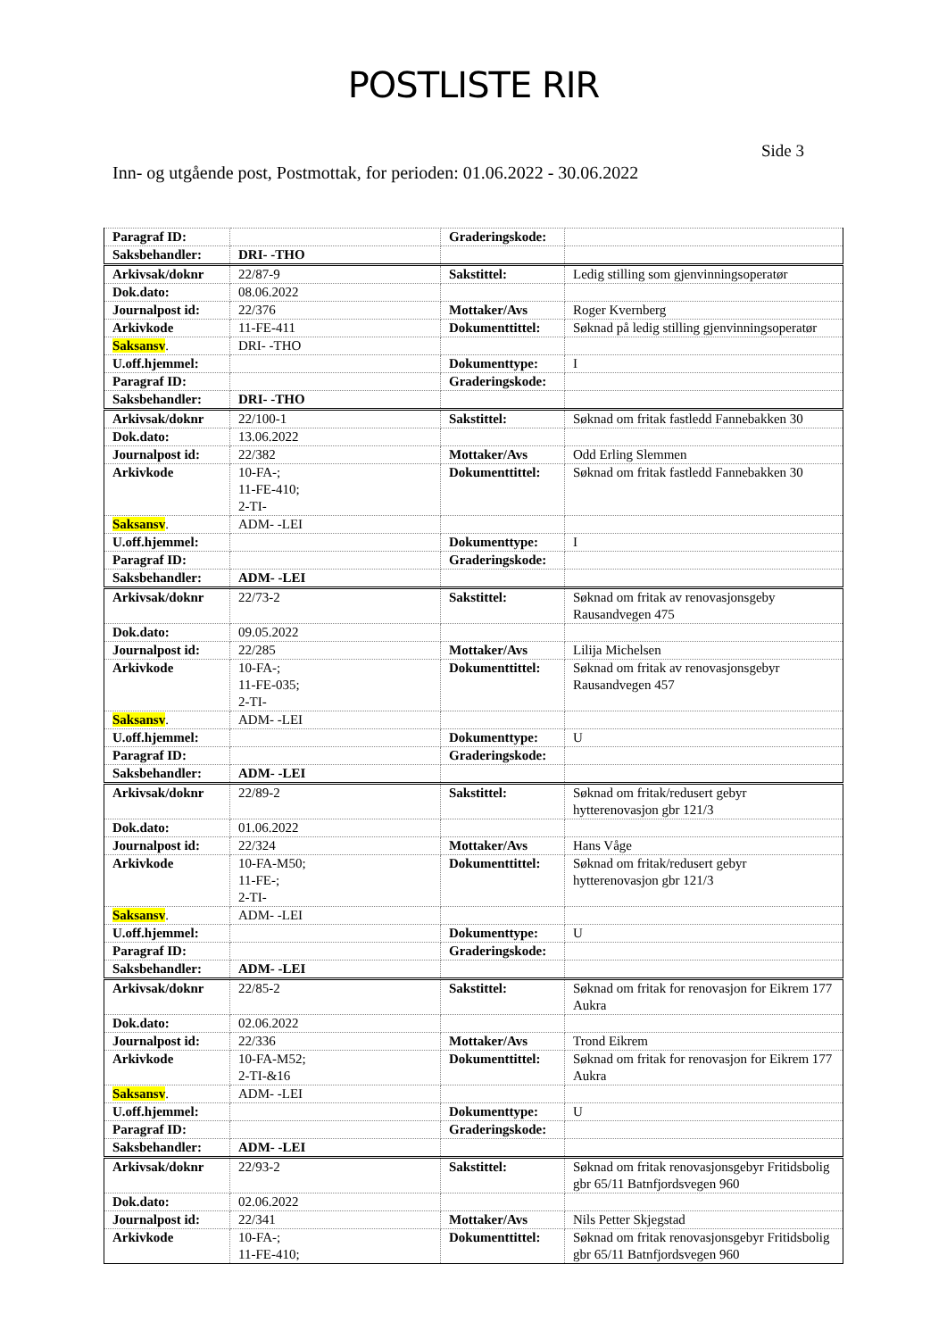POSTLISTE RIR
Side 3
Inn- og utgående post, Postmottak, for perioden: 01.06.2022 - 30.06.2022
| Paragraf ID: | | Graderingskode: | |
| Saksbehandler: | DRI- -THO | | |
| Arkivsak/doknr | 22/87-9 | Sakstittel: | Ledig stilling som gjenvinningsoperatør |
| Dok.dato: | 08.06.2022 | | |
| Journalpost id: | 22/376 | Mottaker/Avs | Roger Kvernberg |
| Arkivkode | 11-FE-411 | Dokumenttittel: | Søknad på ledig stilling gjenvinningsoperatør |
| Saksansv . | DRI- -THO | | |
| U.off.hjemmel: | | Dokumenttype: | I |
| Paragraf ID: | | Graderingskode: | |
| Saksbehandler: | DRI- -THO | | |
| Arkivsak/doknr | 22/100-1 | Sakstittel: | Søknad om fritak fastledd Fannebakken 30 |
| Dok.dato: | 13.06.2022 | | |
| Journalpost id: | 22/382 | Mottaker/Avs | Odd Erling Slemmen |
| Arkivkode | 10-FA-; 11-FE-410; 2-TI- | Dokumenttittel: | Søknad om fritak fastledd Fannebakken 30 |
| Saksansv . | ADM- -LEI | | |
| U.off.hjemmel: | | Dokumenttype: | I |
| Paragraf ID: | | Graderingskode: | |
| Saksbehandler: | ADM- -LEI | | |
| Arkivsak/doknr | 22/73-2 | Sakstittel: | Søknad om fritak av renovasjonsgeby Rausandvegen 475 |
| Dok.dato: | 09.05.2022 | | |
| Journalpost id: | 22/285 | Mottaker/Avs | Lilija Michelsen |
| Arkivkode | 10-FA-; 11-FE-035; 2-TI- | Dokumenttittel: | Søknad om fritak av renovasjonsgebyr Rausandvegen 457 |
| Saksansv . | ADM- -LEI | | |
| U.off.hjemmel: | | Dokumenttype: | U |
| Paragraf ID: | | Graderingskode: | |
| Saksbehandler: | ADM- -LEI | | |
| Arkivsak/doknr | 22/89-2 | Sakstittel: | Søknad om fritak/redusert gebyr hytterenovasjon gbr 121/3 |
| Dok.dato: | 01.06.2022 | | |
| Journalpost id: | 22/324 | Mottaker/Avs | Hans Våge |
| Arkivkode | 10-FA-M50; 11-FE-; 2-TI- | Dokumenttittel: | Søknad om fritak/redusert gebyr hytterenovasjon gbr 121/3 |
| Saksansv . | ADM- -LEI | | |
| U.off.hjemmel: | | Dokumenttype: | U |
| Paragraf ID: | | Graderingskode: | |
| Saksbehandler: | ADM- -LEI | | |
| Arkivsak/doknr | 22/85-2 | Sakstittel: | Søknad om fritak for renovasjon for Eikrem 177 Aukra |
| Dok.dato: | 02.06.2022 | | |
| Journalpost id: | 22/336 | Mottaker/Avs | Trond Eikrem |
| Arkivkode | 10-FA-M52; 2-TI-&16 | Dokumenttittel: | Søknad om fritak for renovasjon for Eikrem 177 Aukra |
| Saksansv . | ADM- -LEI | | |
| U.off.hjemmel: | | Dokumenttype: | U |
| Paragraf ID: | | Graderingskode: | |
| Saksbehandler: | ADM- -LEI | | |
| Arkivsak/doknr | 22/93-2 | Sakstittel: | Søknad om fritak renovasjonsgebyr Fritidsbolig gbr 65/11 Batnfjordsvegen 960 |
| Dok.dato: | 02.06.2022 | | |
| Journalpost id: | 22/341 | Mottaker/Avs | Nils Petter Skjegstad |
| Arkivkode | 10-FA-; 11-FE-410; | Dokumenttittel: | Søknad om fritak renovasjonsgebyr Fritidsbolig gbr 65/11 Batnfjordsvegen 960 |